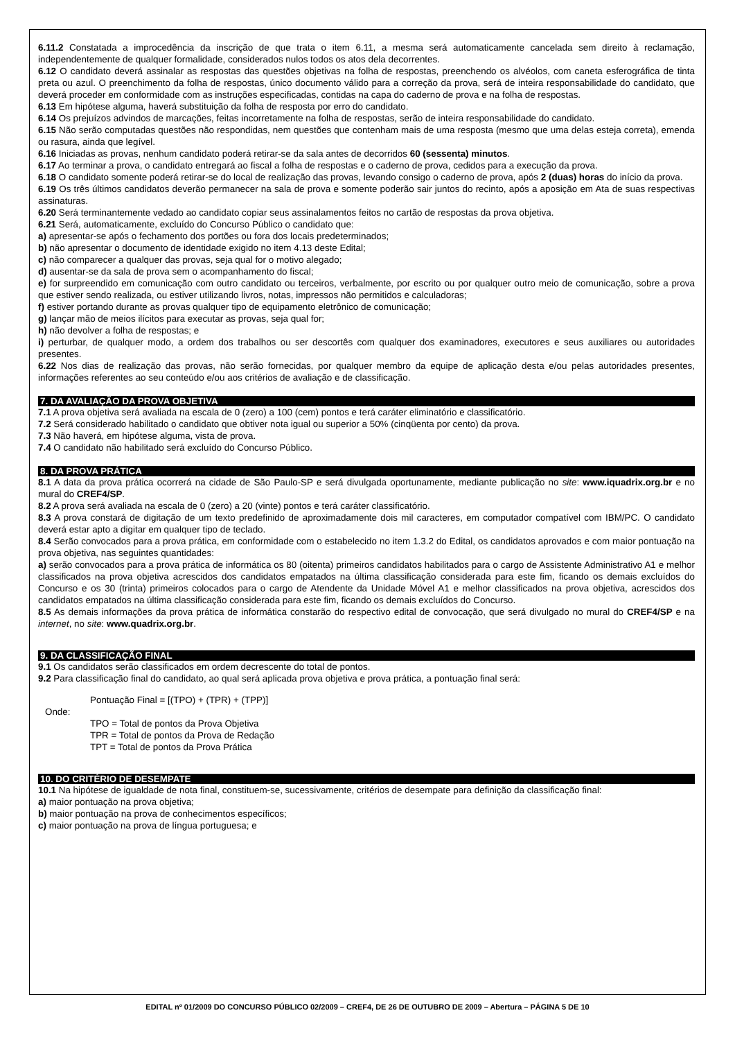6.11.2 Constatada a improcedência da inscrição de que trata o item 6.11, a mesma será automaticamente cancelada sem direito à reclamação, independentemente de qualquer formalidade, considerados nulos todos os atos dela decorrentes.
6.12 O candidato deverá assinalar as respostas das questões objetivas na folha de respostas, preenchendo os alvéolos, com caneta esferográfica de tinta preta ou azul. O preenchimento da folha de respostas, único documento válido para a correção da prova, será de inteira responsabilidade do candidato, que deverá proceder em conformidade com as instruções especificadas, contidas na capa do caderno de prova e na folha de respostas.
6.13 Em hipótese alguma, haverá substituição da folha de resposta por erro do candidato.
6.14 Os prejuízos advindos de marcações, feitas incorretamente na folha de respostas, serão de inteira responsabilidade do candidato.
6.15 Não serão computadas questões não respondidas, nem questões que contenham mais de uma resposta (mesmo que uma delas esteja correta), emenda ou rasura, ainda que legível.
6.16 Iniciadas as provas, nenhum candidato poderá retirar-se da sala antes de decorridos 60 (sessenta) minutos.
6.17 Ao terminar a prova, o candidato entregará ao fiscal a folha de respostas e o caderno de prova, cedidos para a execução da prova.
6.18 O candidato somente poderá retirar-se do local de realização das provas, levando consigo o caderno de prova, após 2 (duas) horas do início da prova.
6.19 Os três últimos candidatos deverão permanecer na sala de prova e somente poderão sair juntos do recinto, após a aposição em Ata de suas respectivas assinaturas.
6.20 Será terminantemente vedado ao candidato copiar seus assinalamentos feitos no cartão de respostas da prova objetiva.
6.21 Será, automaticamente, excluído do Concurso Público o candidato que:
a) apresentar-se após o fechamento dos portões ou fora dos locais predeterminados;
b) não apresentar o documento de identidade exigido no item 4.13 deste Edital;
c) não comparecer a qualquer das provas, seja qual for o motivo alegado;
d) ausentar-se da sala de prova sem o acompanhamento do fiscal;
e) for surpreendido em comunicação com outro candidato ou terceiros, verbalmente, por escrito ou por qualquer outro meio de comunicação, sobre a prova que estiver sendo realizada, ou estiver utilizando livros, notas, impressos não permitidos e calculadoras;
f) estiver portando durante as provas qualquer tipo de equipamento eletrônico de comunicação;
g) lançar mão de meios ilícitos para executar as provas, seja qual for;
h) não devolver a folha de respostas; e
i) perturbar, de qualquer modo, a ordem dos trabalhos ou ser descortês com qualquer dos examinadores, executores e seus auxiliares ou autoridades presentes.
6.22 Nos dias de realização das provas, não serão fornecidas, por qualquer membro da equipe de aplicação desta e/ou pelas autoridades presentes, informações referentes ao seu conteúdo e/ou aos critérios de avaliação e de classificação.
7. DA AVALIAÇÃO DA PROVA OBJETIVA
7.1 A prova objetiva será avaliada na escala de 0 (zero) a 100 (cem) pontos e terá caráter eliminatório e classificatório.
7.2 Será considerado habilitado o candidato que obtiver nota igual ou superior a 50% (cinqüenta por cento) da prova.
7.3 Não haverá, em hipótese alguma, vista de prova.
7.4 O candidato não habilitado será excluído do Concurso Público.
8. DA PROVA PRÁTICA
8.1 A data da prova prática ocorrerá na cidade de São Paulo-SP e será divulgada oportunamente, mediante publicação no site: www.iquadrix.org.br e no mural do CREF4/SP.
8.2 A prova será avaliada na escala de 0 (zero) a 20 (vinte) pontos e terá caráter classificatório.
8.3 A prova constará de digitação de um texto predefinido de aproximadamente dois mil caracteres, em computador compatível com IBM/PC. O candidato deverá estar apto a digitar em qualquer tipo de teclado.
8.4 Serão convocados para a prova prática, em conformidade com o estabelecido no item 1.3.2 do Edital, os candidatos aprovados e com maior pontuação na prova objetiva, nas seguintes quantidades:
a) serão convocados para a prova prática de informática os 80 (oitenta) primeiros candidatos habilitados para o cargo de Assistente Administrativo A1 e melhor classificados na prova objetiva acrescidos dos candidatos empatados na última classificação considerada para este fim, ficando os demais excluídos do Concurso e os 30 (trinta) primeiros colocados para o cargo de Atendente da Unidade Móvel A1 e melhor classificados na prova objetiva, acrescidos dos candidatos empatados na última classificação considerada para este fim, ficando os demais excluídos do Concurso.
8.5 As demais informações da prova prática de informática constarão do respectivo edital de convocação, que será divulgado no mural do CREF4/SP e na internet, no site: www.quadrix.org.br.
9. DA CLASSIFICAÇÃO FINAL
9.1 Os candidatos serão classificados em ordem decrescente do total de pontos.
9.2 Para classificação final do candidato, ao qual será aplicada prova objetiva e prova prática, a pontuação final será:
Pontuação Final = [(TPO) + (TPR) + (TPP)]
Onde:
TPO = Total de pontos da Prova Objetiva
TPR = Total de pontos da Prova de Redação
TPT = Total de pontos da Prova Prática
10. DO CRITÉRIO DE DESEMPATE
10.1 Na hipótese de igualdade de nota final, constituem-se, sucessivamente, critérios de desempate para definição da classificação final:
a) maior pontuação na prova objetiva;
b) maior pontuação na prova de conhecimentos específicos;
c) maior pontuação na prova de língua portuguesa; e
EDITAL nº 01/2009 DO CONCURSO PÚBLICO 02/2009 – CREF4, DE 26 DE OUTUBRO DE 2009 – Abertura – PÁGINA 5 DE 10